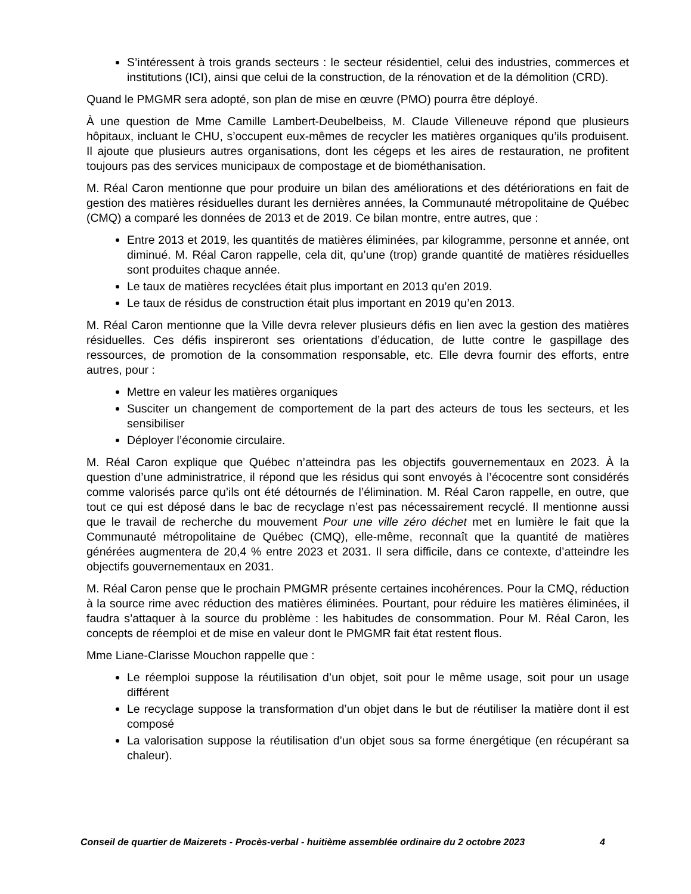S’intéressent à trois grands secteurs : le secteur résidentiel, celui des industries, commerces et institutions (ICI), ainsi que celui de la construction, de la rénovation et de la démolition (CRD).
Quand le PMGMR sera adopté, son plan de mise en œuvre (PMO) pourra être déployé.
À une question de Mme Camille Lambert-Deubelbeiss, M. Claude Villeneuve répond que plusieurs hôpitaux, incluant le CHU, s’occupent eux-mêmes de recycler les matières organiques qu’ils produisent. Il ajoute que plusieurs autres organisations, dont les cégeps et les aires de restauration, ne profitent toujours pas des services municipaux de compostage et de biométhanisation.
M. Réal Caron mentionne que pour produire un bilan des améliorations et des détériorations en fait de gestion des matières résiduelles durant les dernières années, la Communauté métropolitaine de Québec (CMQ) a comparé les données de 2013 et de 2019. Ce bilan montre, entre autres, que :
Entre 2013 et 2019, les quantités de matières éliminées, par kilogramme, personne et année, ont diminué. M. Réal Caron rappelle, cela dit, qu’une (trop) grande quantité de matières résiduelles sont produites chaque année.
Le taux de matières recyclées était plus important en 2013 qu’en 2019.
Le taux de résidus de construction était plus important en 2019 qu’en 2013.
M. Réal Caron mentionne que la Ville devra relever plusieurs défis en lien avec la gestion des matières résiduelles. Ces défis inspireront ses orientations d’éducation, de lutte contre le gaspillage des ressources, de promotion de la consommation responsable, etc. Elle devra fournir des efforts, entre autres, pour :
Mettre en valeur les matières organiques
Susciter un changement de comportement de la part des acteurs de tous les secteurs, et les sensibiliser
Déployer l’économie circulaire.
M. Réal Caron explique que Québec n’atteindra pas les objectifs gouvernementaux en 2023. À la question d’une administratrice, il répond que les résidus qui sont envoyés à l’écocentre sont considérés comme valorisés parce qu’ils ont été détournés de l’élimination. M. Réal Caron rappelle, en outre, que tout ce qui est déposé dans le bac de recyclage n’est pas nécessairement recyclé. Il mentionne aussi que le travail de recherche du mouvement Pour une ville zéro déchet met en lumière le fait que la Communauté métropolitaine de Québec (CMQ), elle-même, reconnaît que la quantité de matières générées augmentera de 20,4 % entre 2023 et 2031. Il sera difficile, dans ce contexte, d’atteindre les objectifs gouvernementaux en 2031.
M. Réal Caron pense que le prochain PMGMR présente certaines incohérences. Pour la CMQ, réduction à la source rime avec réduction des matières éliminées. Pourtant, pour réduire les matières éliminées, il faudra s’attaquer à la source du problème : les habitudes de consommation. Pour M. Réal Caron, les concepts de réemploi et de mise en valeur dont le PMGMR fait état restent flous.
Mme Liane-Clarisse Mouchon rappelle que :
Le réemploi suppose la réutilisation d’un objet, soit pour le même usage, soit pour un usage différent
Le recyclage suppose la transformation d’un objet dans le but de réutiliser la matière dont il est composé
La valorisation suppose la réutilisation d’un objet sous sa forme énergétique (en récupérant sa chaleur).
Conseil de quartier de Maizerets - Procès-verbal - huitième assemblée ordinaire du 2 octobre 2023 4